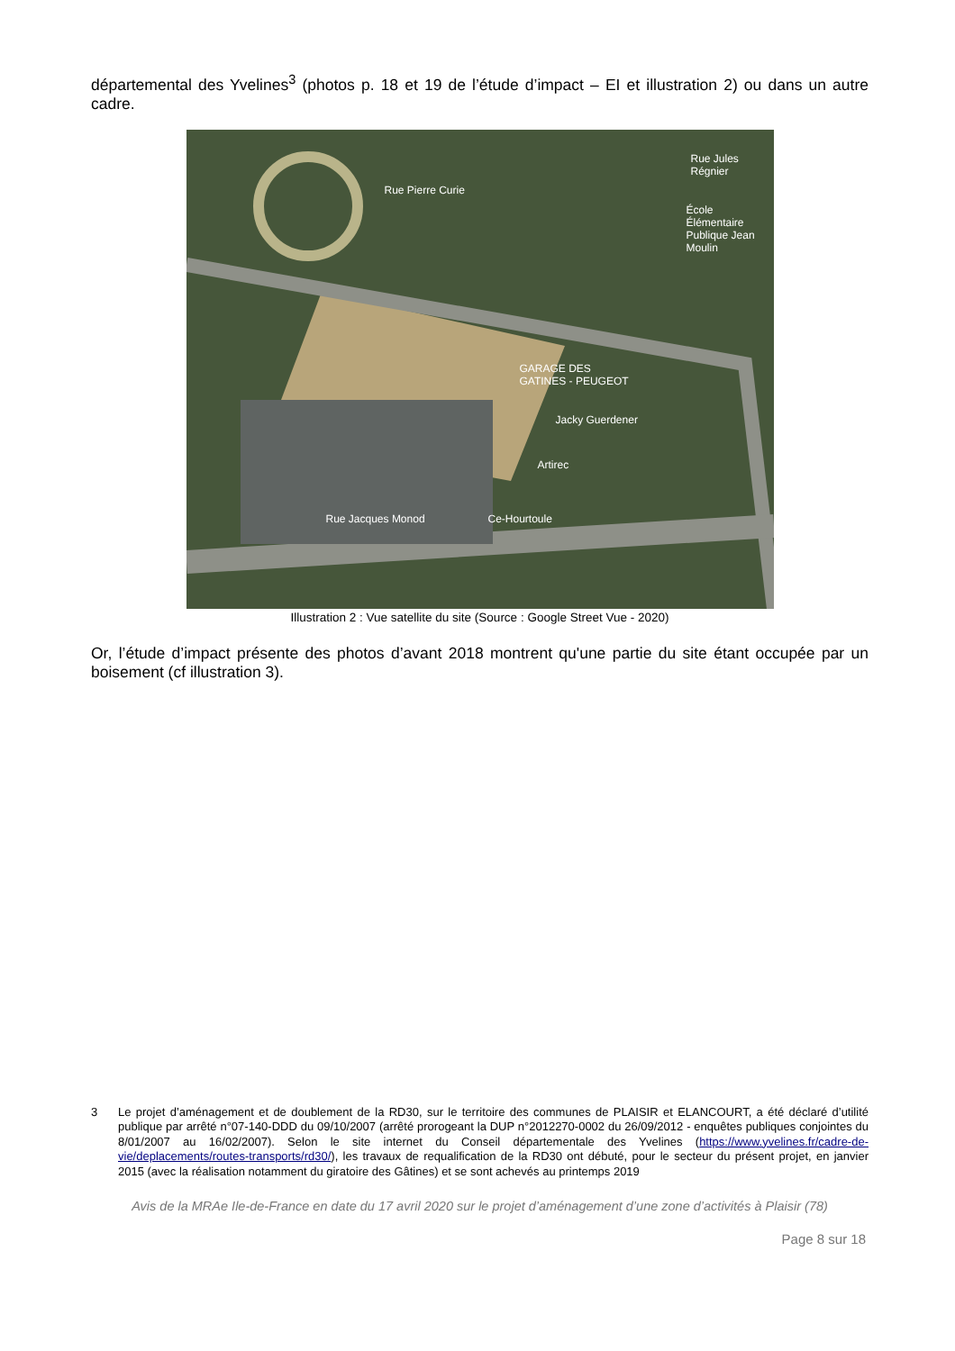départemental des Yvelines<sup>3</sup> (photos p. 18 et 19 de l’étude d’impact – EI et illustration 2) ou dans un autre cadre.
École Élémentaire
Publique Jean Moulin
GARAGE DES
GATINES - PEUGEOT
Jacky Guerdener
Artirec
Ce-Hourtoule Rue Jacques Monod
Rue Pierre Curie
Rue Jules Régnier
Illustration 2 : Vue satellite du site (Source : Google Street Vue - 2020)
Or, l’étude d’impact présente des photos d’avant 2018 montrent qu'une partie du site étant occupée par un boisement (cf illustration 3).
3 Le projet d’aménagement et de doublement de la RD30, sur le territoire des communes de PLAISIR et ELANCOURT, a été déclaré d’utilité publique par arrêté n°07-140-DDD du 09/10/2007 (arrêté prorogeant la DUP n°2012270-0002 du 26/09/2012 - enquêtes publiques conjointes du 8/01/2007 au 16/02/2007). Selon le site internet du Conseil départementale des Yvelines (https://www.yvelines.fr/cadre-de-vie/deplacements/routes-transports/rd30/), les travaux de requalification de la RD30 ont débuté, pour le secteur du présent projet, en janvier 2015 (avec la réalisation notamment du giratoire des Gâtines) et se sont achevés au printemps 2019
Avis de la MRAe Ile-de-France en date du 17 avril 2020 sur le projet d’aménagement d’une zone d’activités à Plaisir (78)
Page 8 sur 18